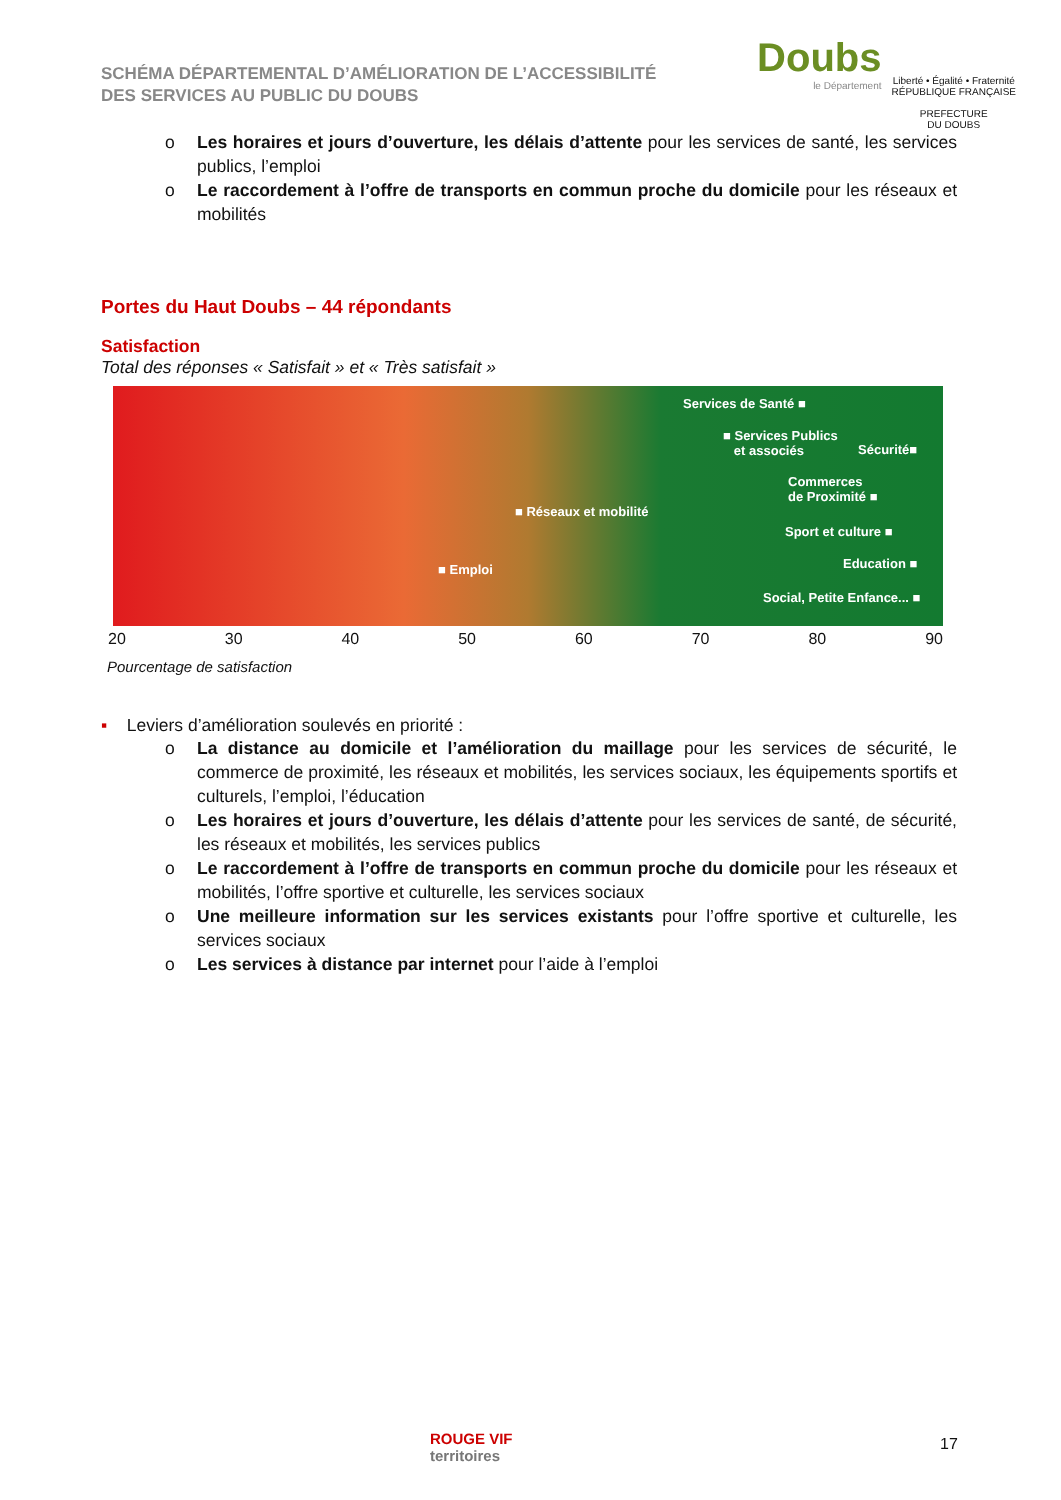SCHÉMA DÉPARTEMENTAL D’AMÉLIORATION DE L’ACCESSIBILITÉ
DES SERVICES AU PUBLIC DU DOUBS
Doubs
le Département
Liberté • Égalité • Fraternité
RÉPUBLIQUE FRANÇAISE
PREFECTURE
DU DOUBS
o Les horaires et jours d’ouverture, les délais d’attente pour les services de santé, les services publics, l’emploi
o Le raccordement à l’offre de transports en commun proche du domicile pour les réseaux et mobilités
Portes du Haut Doubs – 44 répondants
Satisfaction
Total des réponses « Satisfait » et « Très satisfait »
Services de Santé ■
■ Services Publics
et associés Sécurité■
Commerces
de Proximité ■
■ Réseaux et mobilité
Sport et culture ■
Education ■ ■ Emploi
Social, Petite Enfance... ■
20 30 40 50 60 70 80 90
Pourcentage de satisfaction
▪ Leviers d’amélioration soulevés en priorité :
o La distance au domicile et l’amélioration du maillage pour les services de sécurité, le commerce de proximité, les réseaux et mobilités, les services sociaux, les équipements sportifs et culturels, l’emploi, l’éducation
o Les horaires et jours d’ouverture, les délais d’attente pour les services de santé, de sécurité, les réseaux et mobilités, les services publics
o Le raccordement à l’offre de transports en commun proche du domicile pour les réseaux et mobilités, l’offre sportive et culturelle, les services sociaux
o Une meilleure information sur les services existants pour l’offre sportive et culturelle, les services sociaux
o Les services à distance par internet pour l’aide à l’emploi
ROUGE VIF
territoires
17